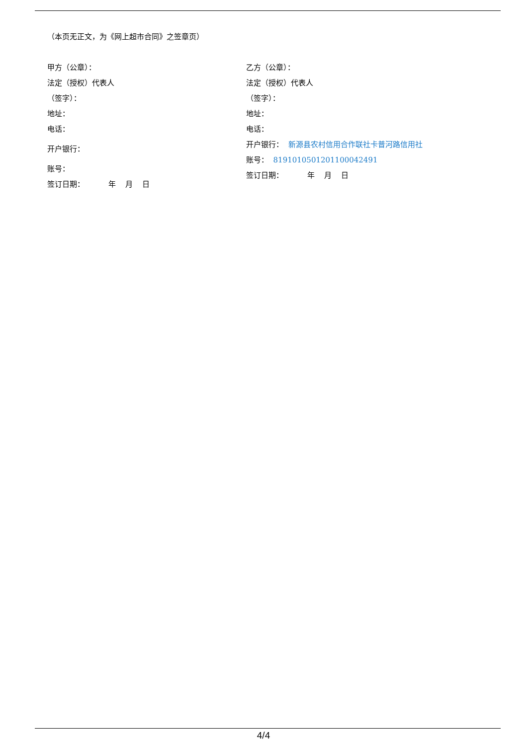（本页无正文，为《网上超市合同》之签章页）
甲方（公章）：
法定（授权）代表人
（签字）：
地址：
电话：
开户银行：
账号：
签订日期： 年 月 日
乙方（公章）：
法定（授权）代表人
（签字）：
地址：
电话：
开户银行： 新源县农村信用合作联社卡普河路信用社
账号： 81910105012011000424​91
签订日期： 年 月 日
4/4